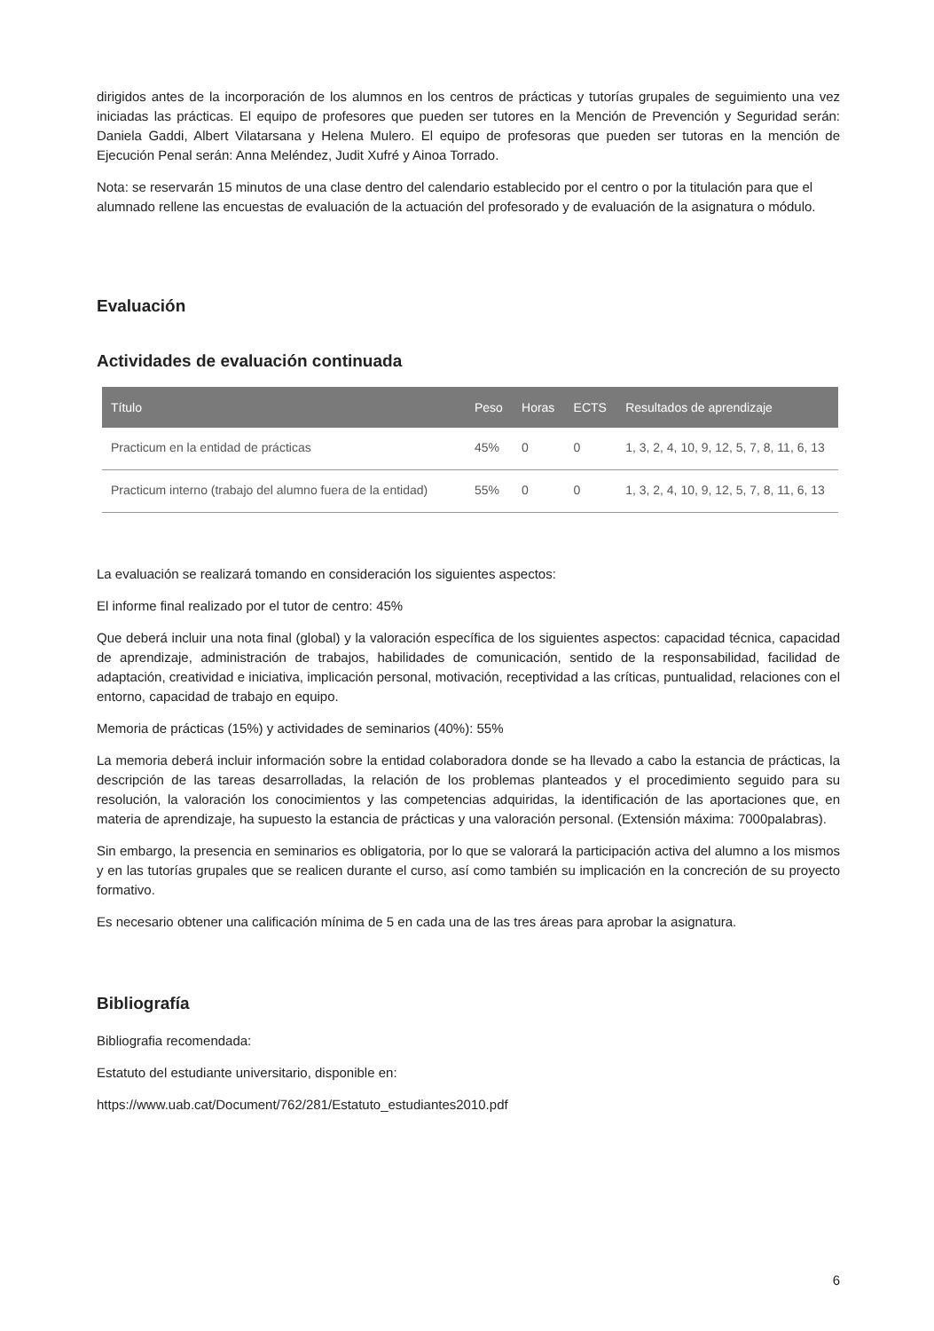dirigidos antes de la incorporación de los alumnos en los centros de prácticas y tutorías grupales de seguimiento una vez iniciadas las prácticas. El equipo de profesores que pueden ser tutores en la Mención de Prevención y Seguridad serán: Daniela Gaddi, Albert Vilatarsana y Helena Mulero. El equipo de profesoras que pueden ser tutoras en la mención de Ejecución Penal serán: Anna Meléndez, Judit Xufré y Ainoa Torrado.
Nota: se reservarán 15 minutos de una clase dentro del calendario establecido por el centro o por la titulación para que el alumnado rellene las encuestas de evaluación de la actuación del profesorado y de evaluación de la asignatura o módulo.
Evaluación
Actividades de evaluación continuada
| Título | Peso | Horas | ECTS | Resultados de aprendizaje |
| --- | --- | --- | --- | --- |
| Practicum en la entidad de prácticas | 45% | 0 | 0 | 1, 3, 2, 4, 10, 9, 12, 5, 7, 8, 11, 6, 13 |
| Practicum interno (trabajo del alumno fuera de la entidad) | 55% | 0 | 0 | 1, 3, 2, 4, 10, 9, 12, 5, 7, 8, 11, 6, 13 |
La evaluación se realizará tomando en consideración los siguientes aspectos:
El informe final realizado por el tutor de centro: 45%
Que deberá incluir una nota final (global) y la valoración específica de los siguientes aspectos: capacidad técnica, capacidad de aprendizaje, administración de trabajos, habilidades de comunicación, sentido de la responsabilidad, facilidad de adaptación, creatividad e iniciativa, implicación personal, motivación, receptividad a las críticas, puntualidad, relaciones con el entorno, capacidad de trabajo en equipo.
Memoria de prácticas (15%) y actividades de seminarios (40%): 55%
La memoria deberá incluir información sobre la entidad colaboradora donde se ha llevado a cabo la estancia de prácticas, la descripción de las tareas desarrolladas, la relación de los problemas planteados y el procedimiento seguido para su resolución, la valoración los conocimientos y las competencias adquiridas, la identificación de las aportaciones que, en materia de aprendizaje, ha supuesto la estancia de prácticas y una valoración personal. (Extensión máxima: 7000palabras).
Sin embargo, la presencia en seminarios es obligatoria, por lo que se valorará la participación activa del alumno a los mismos y en las tutorías grupales que se realicen durante el curso, así como también su implicación en la concreción de su proyecto formativo.
Es necesario obtener una calificación mínima de 5 en cada una de las tres áreas para aprobar la asignatura.
Bibliografía
Bibliografia recomendada:
Estatuto del estudiante universitario, disponible en:
https://www.uab.cat/Document/762/281/Estatuto_estudiantes2010.pdf
6